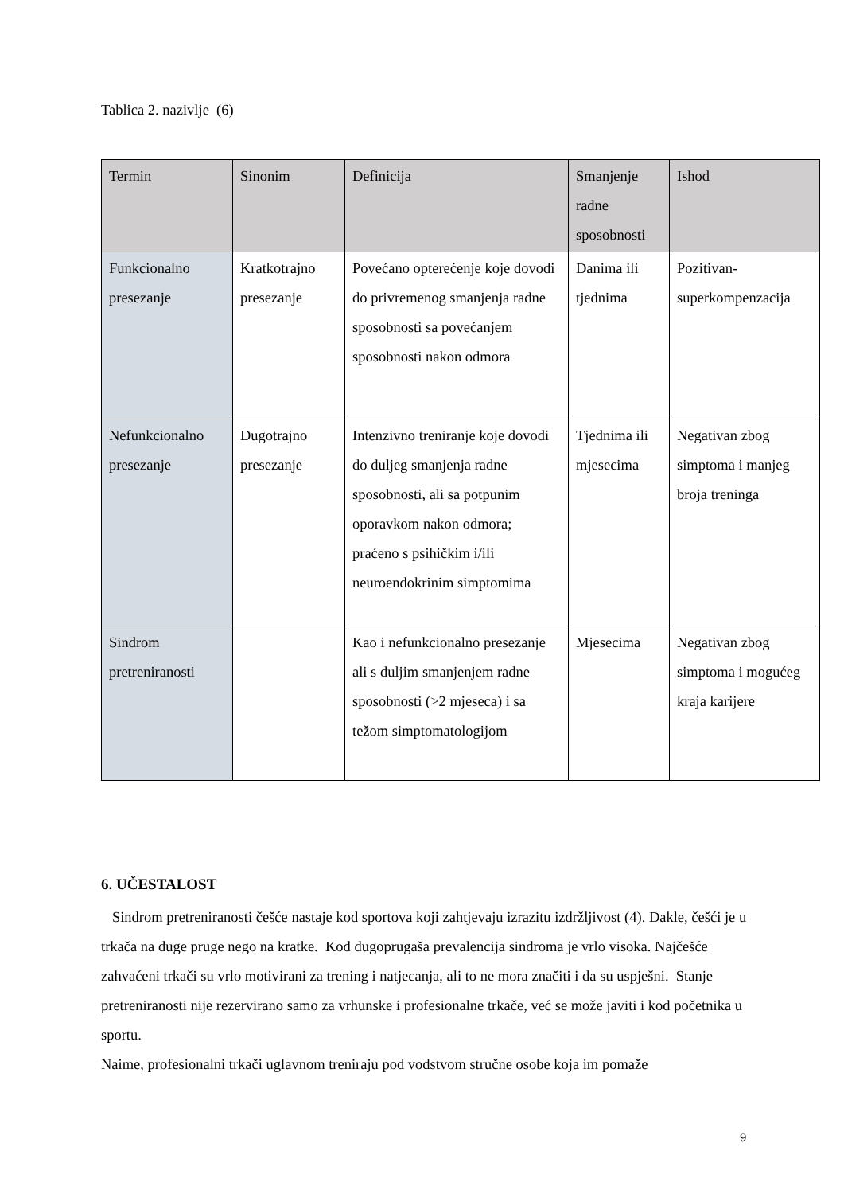Tablica 2. nazivlje (6)
| Termin | Sinonim | Definicija | Smanjenje radne sposobnosti | Ishod |
| --- | --- | --- | --- | --- |
| Funkcionalno presezanje | Kratkotrajno presezanje | Povećano opterećenje koje dovodi do privremenog smanjenja radne sposobnosti sa povećanjem sposobnosti nakon odmora | Danima ili tjednima | Pozitivan-superkompenzacija |
| Nefunkcionalno presezanje | Dugotrajno presezanje | Intenzivno treniranje koje dovodi do duljeg smanjenja radne sposobnosti, ali sa potpunim oporavkom nakon odmora; praćeno s psihičkim i/ili neuroendokrinim simptomima | Tjednima ili mjesecima | Negativan zbog simptoma i manjeg broja treninga |
| Sindrom pretreniranosti | | Kao i nefunkcionalno presezanje ali s duljim smanjenjem radne sposobnosti (>2 mjeseca) i sa težom simptomatologijom | Mjesecima | Negativan zbog simptoma i mogućeg kraja karijere |
6. UČESTALOST
Sindrom pretreniranosti češće nastaje kod sportova koji zahtjevaju izrazitu izdržljivost (4). Dakle, češći je u trkača na duge pruge nego na kratke. Kod dugoprugaša prevalencija sindroma je vrlo visoka. Najčešće zahvaćeni trkači su vrlo motivirani za trening i natjecanja, ali to ne mora značiti i da su uspješni. Stanje pretreniranosti nije rezervirano samo za vrhunske i profesionalne trkače, već se može javiti i kod početnika u sportu.
Naime, profesionalni trkači uglavnom treniraju pod vodstvom stručne osobe koja im pomaže
9